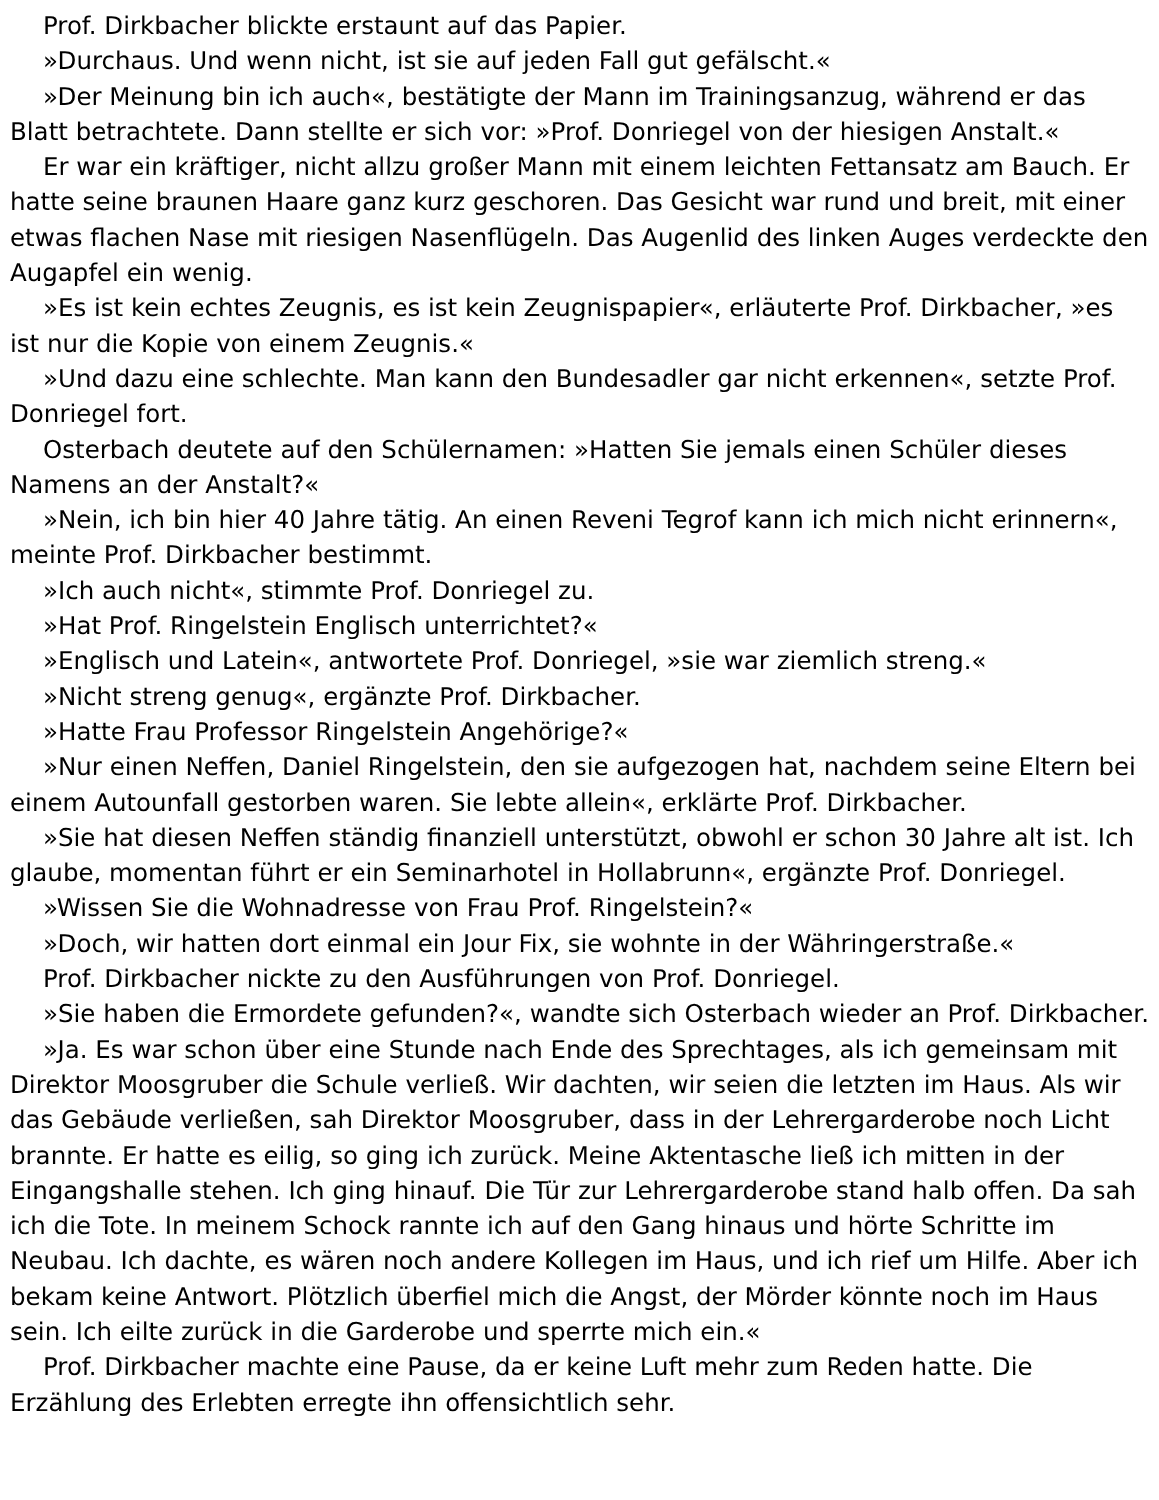Prof. Dirkbacher blickte erstaunt auf das Papier.
»Durchaus. Und wenn nicht, ist sie auf jeden Fall gut gefälscht.«
»Der Meinung bin ich auch«, bestätigte der Mann im Trainingsanzug, während er das Blatt betrachtete. Dann stellte er sich vor: »Prof. Donriegel von der hiesigen Anstalt.«
Er war ein kräftiger, nicht allzu großer Mann mit einem leichten Fettansatz am Bauch. Er hatte seine braunen Haare ganz kurz geschoren. Das Gesicht war rund und breit, mit einer etwas flachen Nase mit riesigen Nasenflügeln. Das Augenlid des linken Auges verdeckte den Augapfel ein wenig.
»Es ist kein echtes Zeugnis, es ist kein Zeugnispapier«, erläuterte Prof. Dirkbacher, »es ist nur die Kopie von einem Zeugnis.«
»Und dazu eine schlechte. Man kann den Bundesadler gar nicht erkennen«, setzte Prof. Donriegel fort.
Osterbach deutete auf den Schülernamen: »Hatten Sie jemals einen Schüler dieses Namens an der Anstalt?«
»Nein, ich bin hier 40 Jahre tätig. An einen Reveni Tegrof kann ich mich nicht erinnern«, meinte Prof. Dirkbacher bestimmt.
»Ich auch nicht«, stimmte Prof. Donriegel zu.
»Hat Prof. Ringelstein Englisch unterrichtet?«
»Englisch und Latein«, antwortete Prof. Donriegel, »sie war ziemlich streng.«
»Nicht streng genug«, ergänzte Prof. Dirkbacher.
»Hatte Frau Professor Ringelstein Angehörige?«
»Nur einen Neffen, Daniel Ringelstein, den sie aufgezogen hat, nachdem seine Eltern bei einem Autounfall gestorben waren. Sie lebte allein«, erklärte Prof. Dirkbacher.
»Sie hat diesen Neffen ständig finanziell unterstützt, obwohl er schon 30 Jahre alt ist. Ich glaube, momentan führt er ein Seminarhotel in Hollabrunn«, ergänzte Prof. Donriegel.
»Wissen Sie die Wohnadresse von Frau Prof. Ringelstein?«
»Doch, wir hatten dort einmal ein Jour Fix, sie wohnte in der Währingerstraße.«
Prof. Dirkbacher nickte zu den Ausführungen von Prof. Donriegel.
»Sie haben die Ermordete gefunden?«, wandte sich Osterbach wieder an Prof. Dirkbacher.
»Ja. Es war schon über eine Stunde nach Ende des Sprechtages, als ich gemeinsam mit Direktor Moosgruber die Schule verließ. Wir dachten, wir seien die letzten im Haus. Als wir das Gebäude verließen, sah Direktor Moosgruber, dass in der Lehrergarderobe noch Licht brannte. Er hatte es eilig, so ging ich zurück. Meine Aktentasche ließ ich mitten in der Eingangshalle stehen. Ich ging hinauf. Die Tür zur Lehrergarderobe stand halb offen. Da sah ich die Tote. In meinem Schock rannte ich auf den Gang hinaus und hörte Schritte im Neubau. Ich dachte, es wären noch andere Kollegen im Haus, und ich rief um Hilfe. Aber ich bekam keine Antwort. Plötzlich überfiel mich die Angst, der Mörder könnte noch im Haus sein. Ich eilte zurück in die Garderobe und sperrte mich ein.«
Prof. Dirkbacher machte eine Pause, da er keine Luft mehr zum Reden hatte. Die Erzählung des Erlebten erregte ihn offensichtlich sehr.